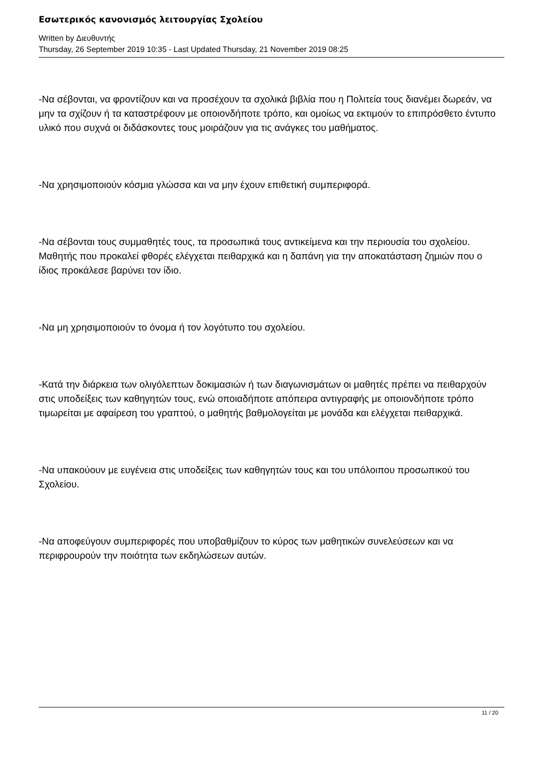Εσωτερικός κανονισμός λειτουργίας Σχολείου
Written by Διευθυντής
Thursday, 26 September 2019 10:35 - Last Updated Thursday, 21 November 2019 08:25
-Να σέβονται, να φροντίζουν και να προσέχουν τα σχολικά βιβλία που η Πολιτεία τους διανέμει δωρεάν, να μην τα σχίζουν ή τα καταστρέφουν με οποιονδήποτε τρόπο, και ομοίως να εκτιμούν το επιπρόσθετο έντυπο υλικό που συχνά οι διδάσκοντες τους μοιράζουν για τις ανάγκες του μαθήματος.
-Να χρησιμοποιούν κόσμια γλώσσα και να μην έχουν επιθετική συμπεριφορά.
-Να σέβονται τους συμμαθητές τους, τα προσωπικά τους αντικείμενα και την περιουσία του σχολείου. Μαθητής που προκαλεί φθορές ελέγχεται πειθαρχικά και η δαπάνη για την αποκατάσταση ζημιών που ο ίδιος προκάλεσε βαρύνει τον ίδιο.
-Να μη χρησιμοποιούν το όνομα ή τον λογότυπο του σχολείου.
-Κατά την διάρκεια των ολιγόλεπτων δοκιμασιών ή των διαγωνισμάτων οι μαθητές πρέπει να πειθαρχούν στις υποδείξεις των καθηγητών τους, ενώ οποιαδήποτε απόπειρα αντιγραφής με οποιονδήποτε τρόπο τιμωρείται με αφαίρεση του γραπτού, ο μαθητής βαθμολογείται με μονάδα και ελέγχεται πειθαρχικά.
-Να υπακούουν με ευγένεια στις υποδείξεις των καθηγητών τους και του υπόλοιπου προσωπικού του Σχολείου.
-Να αποφεύγουν συμπεριφορές που υποβαθμίζουν το κύρος των μαθητικών συνελεύσεων και να περιφρουρούν την ποιότητα των εκδηλώσεων αυτών.
11 / 20